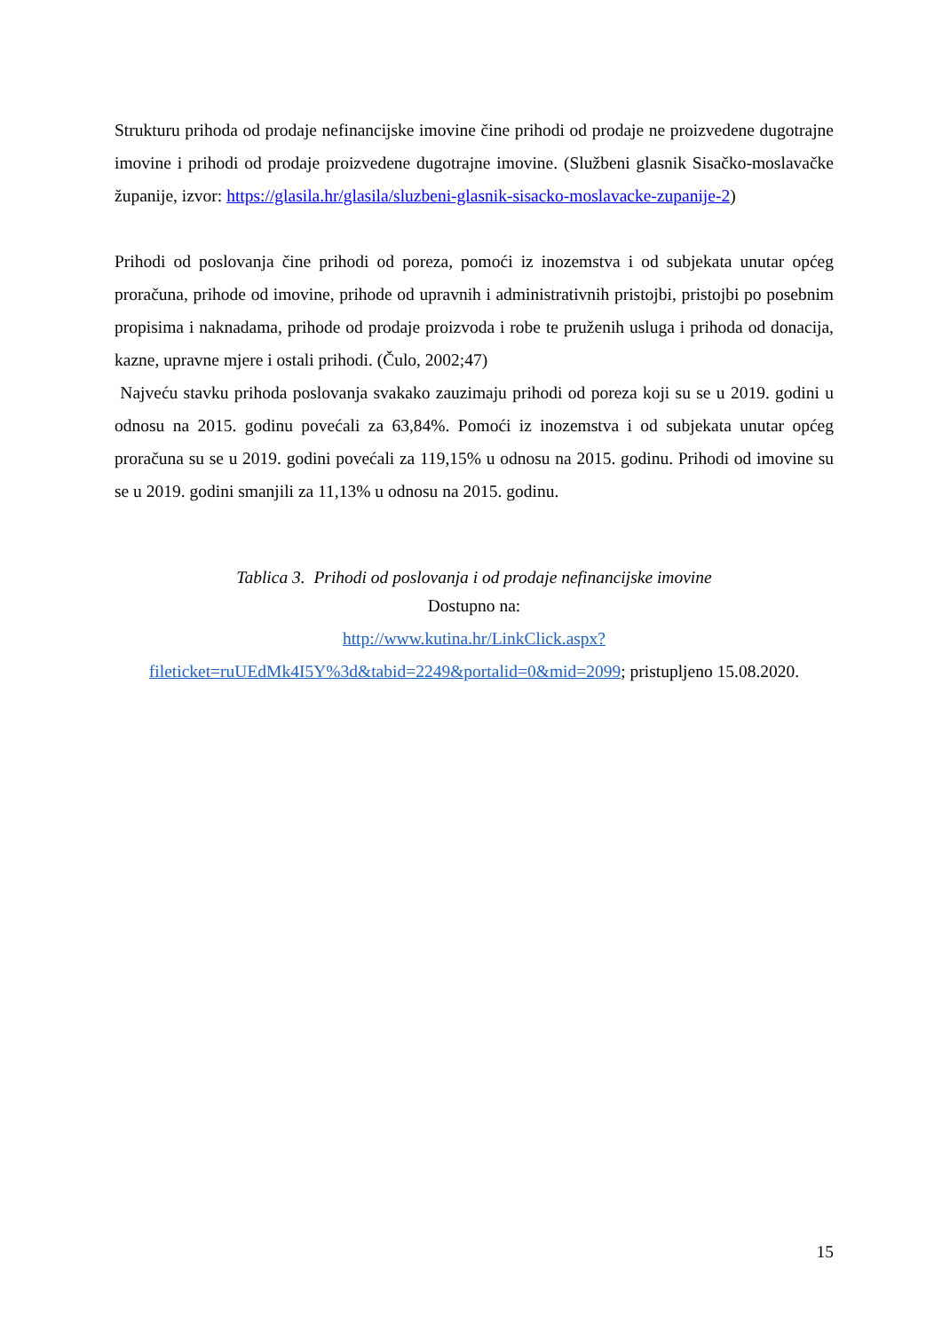Strukturu prihoda od prodaje nefinancijske imovine čine prihodi od prodaje ne proizvedene dugotrajne imovine i prihodi od prodaje proizvedene dugotrajne imovine. (Službeni glasnik Sisačko-moslavačke županije, izvor: https://glasila.hr/glasila/sluzbeni-glasnik-sisacko-moslavacke-zupanije-2)
Prihodi od poslovanja čine prihodi od poreza, pomoći iz inozemstva i od subjekata unutar općeg proračuna, prihode od imovine, prihode od upravnih i administrativnih pristojbi, pristojbi po posebnim propisima i naknadama, prihode od prodaje proizvoda i robe te pruženih usluga i prihoda od donacija, kazne, upravne mjere i ostali prihodi. (Čulo, 2002;47)
Najveću stavku prihoda poslovanja svakako zauzimaju prihodi od poreza koji su se u 2019. godini u odnosu na 2015. godinu povećali za 63,84%. Pomoći iz inozemstva i od subjekata unutar općeg proračuna su se u 2019. godini povećali za 119,15% u odnosu na 2015. godinu. Prihodi od imovine su se u 2019. godini smanjili za 11,13% u odnosu na 2015. godinu.
Tablica 3. Prihodi od poslovanja i od prodaje nefinancijske imovine
Dostupno na:
http://www.kutina.hr/LinkClick.aspx?fileticket=ruUEdMk4I5Y%3d&tabid=2249&portalid=0&mid=2099; pristupljeno 15.08.2020.
15